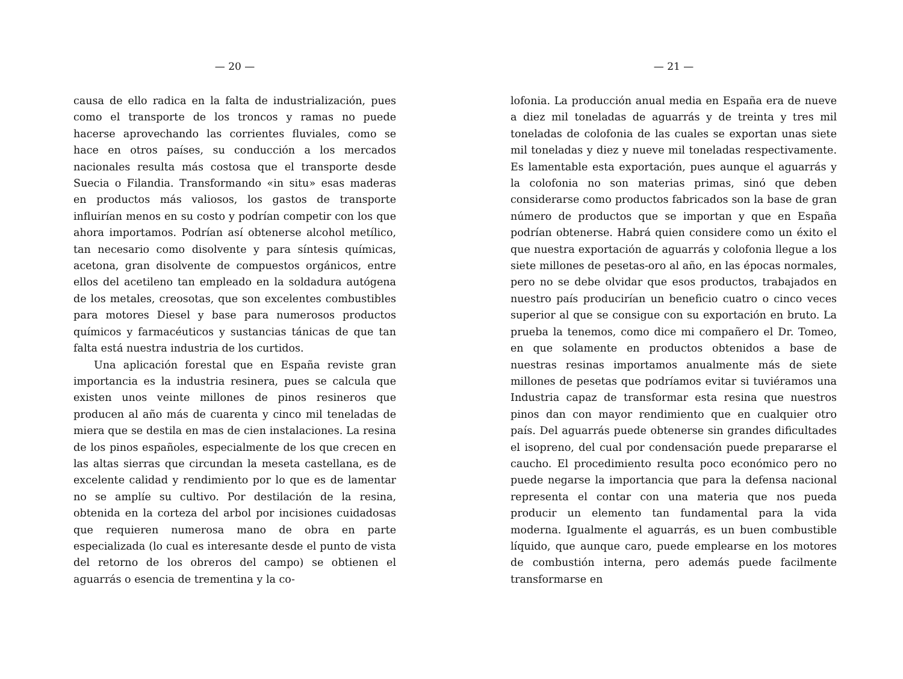— 20 —
causa de ello radica en la falta de industrialización, pues como el transporte de los troncos y ramas no puede hacerse aprovechando las corrientes fluviales, como se hace en otros países, su conducción a los mercados nacionales resulta más costosa que el transporte desde Suecia o Filandia. Transformando «in situ» esas maderas en productos más valiosos, los gastos de transporte influirían menos en su costo y podrían competir con los que ahora importamos. Podrían así obtenerse alcohol metílico, tan necesario como disolvente y para síntesis químicas, acetona, gran disolvente de compuestos orgánicos, entre ellos del acetileno tan empleado en la soldadura autógena de los metales, creosotas, que son excelentes combustibles para motores Diesel y base para numerosos productos químicos y farmacéuticos y sustancias tánicas de que tan falta está nuestra industria de los curtidos.
Una aplicación forestal que en España reviste gran importancia es la industria resinera, pues se calcula que existen unos veinte millones de pinos resineros que producen al año más de cuarenta y cinco mil teneladas de miera que se destila en mas de cien instalaciones. La resina de los pinos españoles, especialmente de los que crecen en las altas sierras que circundan la meseta castellana, es de excelente calidad y rendimiento por lo que es de lamentar no se amplíe su cultivo. Por destilación de la resina, obtenida en la corteza del arbol por incisiones cuidadosas que requieren numerosa mano de obra en parte especializada (lo cual es interesante desde el punto de vista del retorno de los obreros del campo) se obtienen el aguarrás o esencia de trementina y la co-
— 21 —
lofonia. La producción anual media en España era de nueve a diez mil toneladas de aguarrás y de treinta y tres mil toneladas de colofonia de las cuales se exportan unas siete mil toneladas y diez y nueve mil toneladas respectivamente. Es lamentable esta exportación, pues aunque el aguarrás y la colofonia no son materias primas, sinó que deben considerarse como productos fabricados son la base de gran número de productos que se importan y que en España podrían obtenerse. Habrá quien considere como un éxito el que nuestra exportación de aguarrás y colofonia llegue a los siete millones de pesetas-oro al año, en las épocas normales, pero no se debe olvidar que esos productos, trabajados en nuestro país producirían un beneficio cuatro o cinco veces superior al que se consigue con su exportación en bruto. La prueba la tenemos, como dice mi compañero el Dr. Tomeo, en que solamente en productos obtenidos a base de nuestras resinas importamos anualmente más de siete millones de pesetas que podríamos evitar si tuviéramos una Industria capaz de transformar esta resina que nuestros pinos dan con mayor rendimiento que en cualquier otro país. Del aguarrás puede obtenerse sin grandes dificultades el isopreno, del cual por condensación puede prepararse el caucho. El procedimiento resulta poco económico pero no puede negarse la importancia que para la defensa nacional representa el contar con una materia que nos pueda producir un elemento tan fundamental para la vida moderna. Igualmente el aguarrás, es un buen combustible líquido, que aunque caro, puede emplearse en los motores de combustión interna, pero además puede facilmente transformarse en